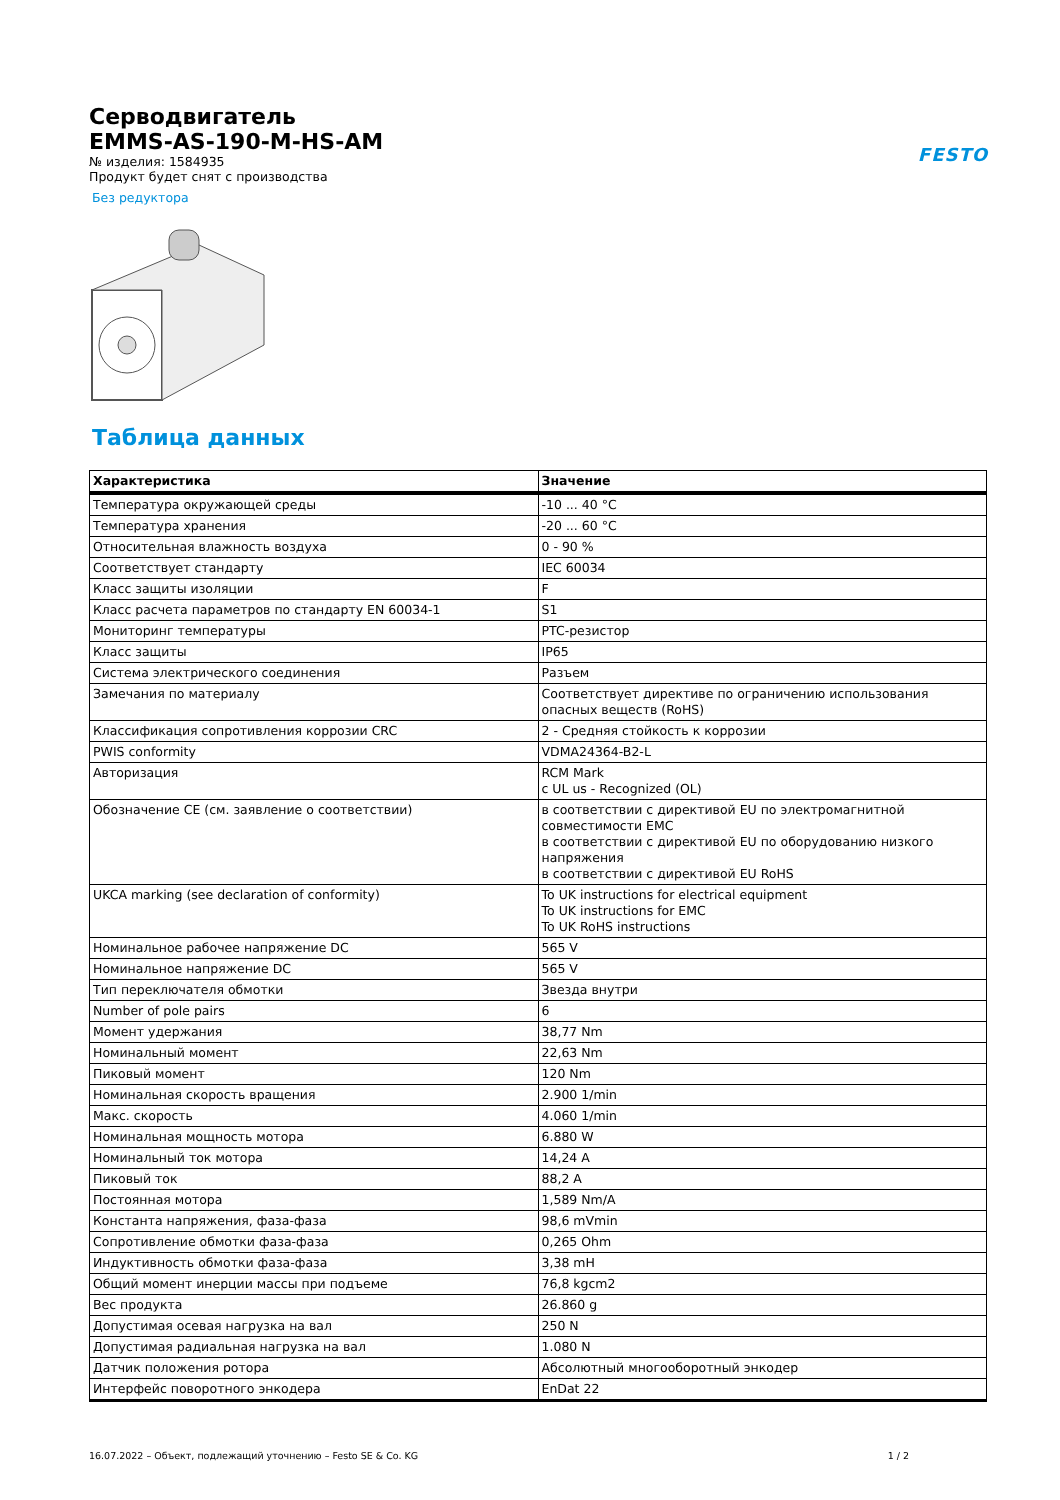FESTO
Серводвигатель
EMMS-AS-190-M-HS-AM
№ изделия: 1584935
Продукт будет снят с производства
Без редуктора
Таблица данных
| Характеристика | Значение |
| --- | --- |
| Температура окружающей среды | -10 ... 40 °C |
| Температура хранения | -20 ... 60 °C |
| Относительная влажность воздуха | 0 - 90 % |
| Соответствует стандарту | IEC 60034 |
| Класс защиты изоляции | F |
| Класс расчета параметров по стандарту EN 60034-1 | S1 |
| Мониторинг температуры | PTC-резистор |
| Класс защиты | IP65 |
| Система электрического соединения | Разъем |
| Замечания по материалу | Соответствует директиве по ограничению использования опасных веществ (RoHS) |
| Классификация сопротивления коррозии CRC | 2 - Средняя стойкость к коррозии |
| PWIS conformity | VDMA24364-B2-L |
| Авторизация | RCM Mark c UL us - Recognized (OL) |
| Обозначение CE (см. заявление о соответствии) | в соответствии с директивой EU по электромагнитной совместимости EMC в соответствии с директивой EU по оборудованию низкого напряжения в соответствии с директивой EU RoHS |
| UKCA marking (see declaration of conformity) | To UK instructions for electrical equipment To UK instructions for EMC To UK RoHS instructions |
| Номинальное рабочее напряжение DC | 565 V |
| Номинальное напряжение DC | 565 V |
| Тип переключателя обмотки | Звезда внутри |
| Number of pole pairs | 6 |
| Момент удержания | 38,77 Nm |
| Номинальный момент | 22,63 Nm |
| Пиковый момент | 120 Nm |
| Номинальная скорость вращения | 2.900 1/min |
| Макс. скорость | 4.060 1/min |
| Номинальная мощность мотора | 6.880 W |
| Номинальный ток мотора | 14,24 A |
| Пиковый ток | 88,2 A |
| Постоянная мотора | 1,589 Nm/A |
| Константа напряжения, фаза-фаза | 98,6 mVmin |
| Сопротивление обмотки фаза-фаза | 0,265 Ohm |
| Индуктивность обмотки фаза-фаза | 3,38 mH |
| Общий момент инерции массы при подъеме | 76,8 kgcm2 |
| Вес продукта | 26.860 g |
| Допустимая осевая нагрузка на вал | 250 N |
| Допустимая радиальная нагрузка на вал | 1.080 N |
| Датчик положения ротора | Абсолютный многооборотный энкодер |
| Интерфейс поворотного энкодера | EnDat 22 |
16.07.2022 – Объект, подлежащий уточнению – Festo SE & Co. KG 1 / 2